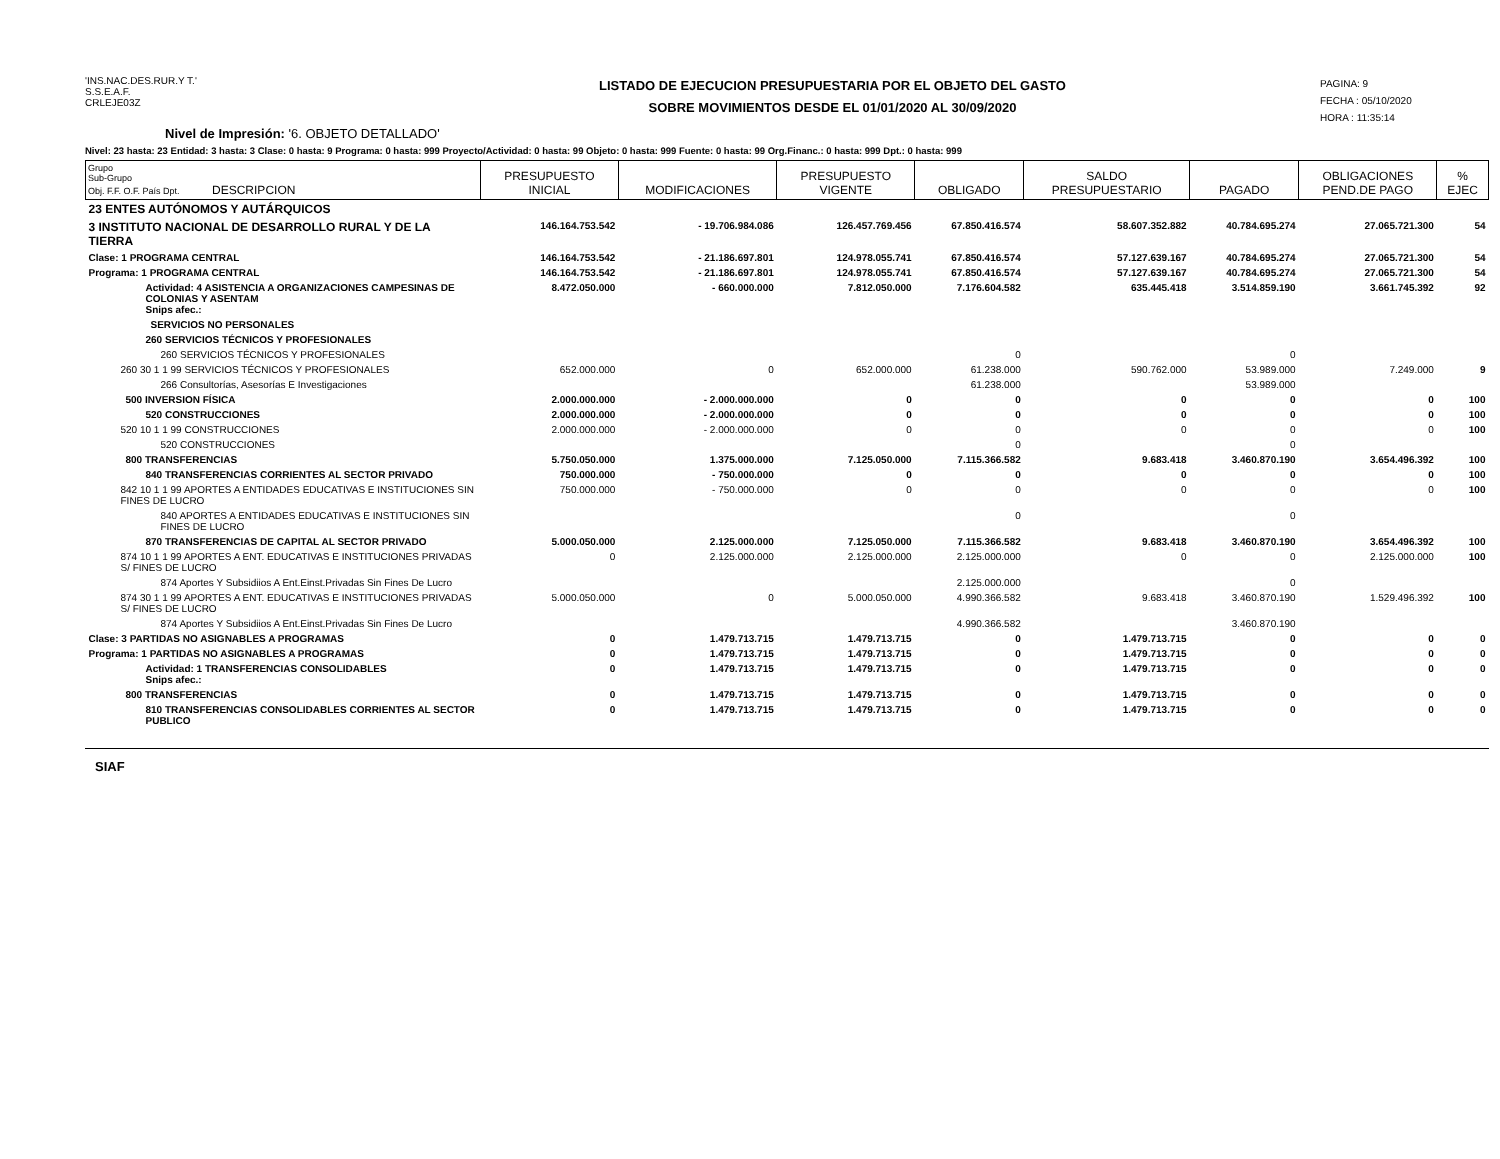'INS.NAC.DES.RUR.Y T.'
S.S.E.A.F.
CRLEJE03Z
LISTADO DE EJECUCION PRESUPUESTARIA POR EL OBJETO DEL GASTO
SOBRE MOVIMIENTOS DESDE EL 01/01/2020 AL 30/09/2020
PAGINA: 9
FECHA : 05/10/2020
HORA : 11:35:14
Nivel de Impresión: '6. OBJETO DETALLADO'
Nivel: 23 hasta: 23 Entidad: 3 hasta: 3 Clase: 0 hasta: 9 Programa: 0 hasta: 999 Proyecto/Actividad: 0 hasta: 99 Objeto: 0 hasta: 999 Fuente: 0 hasta: 99 Org.Financ.: 0 hasta: 999 Dpt.: 0 hasta: 999
| Grupo Sub-Grupo Obj. F.F. O.F. País Dpt. DESCRIPCION | PRESUPUESTO INICIAL | MODIFICACIONES | PRESUPUESTO VIGENTE | OBLIGADO | SALDO PRESUPUESTARIO | PAGADO | OBLIGACIONES PEND.DE PAGO | % EJEC |
| --- | --- | --- | --- | --- | --- | --- | --- | --- |
| 23 ENTES AUTÓNOMOS Y AUTÁRQUICOS | | | | | | | | |
| 3 INSTITUTO NACIONAL DE DESARROLLO RURAL Y DE LA TIERRA | 146.164.753.542 | - 19.706.984.086 | 126.457.769.456 | 67.850.416.574 | 58.607.352.882 | 40.784.695.274 | 27.065.721.300 | 54 |
| Clase: 1 PROGRAMA CENTRAL | 146.164.753.542 | - 21.186.697.801 | 124.978.055.741 | 67.850.416.574 | 57.127.639.167 | 40.784.695.274 | 27.065.721.300 | 54 |
| Programa: 1 PROGRAMA CENTRAL | 146.164.753.542 | - 21.186.697.801 | 124.978.055.741 | 67.850.416.574 | 57.127.639.167 | 40.784.695.274 | 27.065.721.300 | 54 |
| Actividad: 4 ASISTENCIA A ORGANIZACIONES CAMPESINAS DE COLONIAS Y ASENTAM Snips afec.: | 8.472.050.000 | - 660.000.000 | 7.812.050.000 | 7.176.604.582 | 635.445.418 | 3.514.859.190 | 3.661.745.392 | 92 |
| SERVICIOS NO PERSONALES | | | | | | | | |
| 260 SERVICIOS TÉCNICOS Y PROFESIONALES | | | | | | | | |
| 260 SERVICIOS TÉCNICOS Y PROFESIONALES | | | | 0 | | 0 | | |
| 260 30 1 1 99 SERVICIOS TÉCNICOS Y PROFESIONALES | 652.000.000 | 0 | 652.000.000 | 61.238.000 | 590.762.000 | 53.989.000 | 7.249.000 | 9 |
| 266 Consultorías, Asesorías E Investigaciones | | | | 61.238.000 | | 53.989.000 | | |
| 500 INVERSION FÍSICA | 2.000.000.000 | - 2.000.000.000 | 0 | 0 | 0 | 0 | 0 | 100 |
| 520 CONSTRUCCIONES | 2.000.000.000 | - 2.000.000.000 | 0 | 0 | 0 | 0 | 0 | 100 |
| 520 10 1 1 99 CONSTRUCCIONES | 2.000.000.000 | - 2.000.000.000 | 0 | 0 | 0 | 0 | 0 | 100 |
| 520 CONSTRUCCIONES | | | | 0 | | 0 | | |
| 800 TRANSFERENCIAS | 5.750.050.000 | 1.375.000.000 | 7.125.050.000 | 7.115.366.582 | 9.683.418 | 3.460.870.190 | 3.654.496.392 | 100 |
| 840 TRANSFERENCIAS CORRIENTES AL SECTOR PRIVADO | 750.000.000 | - 750.000.000 | 0 | 0 | 0 | 0 | 0 | 100 |
| 842 10 1 1 99 APORTES A ENTIDADES EDUCATIVAS E INSTITUCIONES SIN FINES DE LUCRO | 750.000.000 | - 750.000.000 | 0 | 0 | 0 | 0 | 0 | 100 |
| 840 APORTES A ENTIDADES EDUCATIVAS E INSTITUCIONES SIN FINES DE LUCRO | | | | 0 | | 0 | | |
| 870 TRANSFERENCIAS DE CAPITAL AL SECTOR PRIVADO | 5.000.050.000 | 2.125.000.000 | 7.125.050.000 | 7.115.366.582 | 9.683.418 | 3.460.870.190 | 3.654.496.392 | 100 |
| 874 10 1 1 99 APORTES A ENT. EDUCATIVAS E INSTITUCIONES PRIVADAS S/ FINES DE LUCRO | 0 | 2.125.000.000 | 2.125.000.000 | 2.125.000.000 | 0 | 0 | 2.125.000.000 | 100 |
| 874 Aportes Y Subsidiios A Ent.Einst.Privadas Sin Fines De Lucro | | | | 2.125.000.000 | | 0 | | |
| 874 30 1 1 99 APORTES A ENT. EDUCATIVAS E INSTITUCIONES PRIVADAS S/ FINES DE LUCRO | 5.000.050.000 | 0 | 5.000.050.000 | 4.990.366.582 | 9.683.418 | 3.460.870.190 | 1.529.496.392 | 100 |
| 874 Aportes Y Subsidiios A Ent.Einst.Privadas Sin Fines De Lucro | | | | 4.990.366.582 | | 3.460.870.190 | | |
| Clase: 3 PARTIDAS NO ASIGNABLES A PROGRAMAS | 0 | 1.479.713.715 | 1.479.713.715 | 0 | 1.479.713.715 | 0 | 0 | 0 |
| Programa: 1 PARTIDAS NO ASIGNABLES A PROGRAMAS | 0 | 1.479.713.715 | 1.479.713.715 | 0 | 1.479.713.715 | 0 | 0 | 0 |
| Actividad: 1 TRANSFERENCIAS CONSOLIDABLES Snips afec.: | 0 | 1.479.713.715 | 1.479.713.715 | 0 | 1.479.713.715 | 0 | 0 | 0 |
| 800 TRANSFERENCIAS | 0 | 1.479.713.715 | 1.479.713.715 | 0 | 1.479.713.715 | 0 | 0 | 0 |
| 810 TRANSFERENCIAS CONSOLIDABLES CORRIENTES AL SECTOR PUBLICO | 0 | 1.479.713.715 | 1.479.713.715 | 0 | 1.479.713.715 | 0 | 0 | 0 |
SIAF